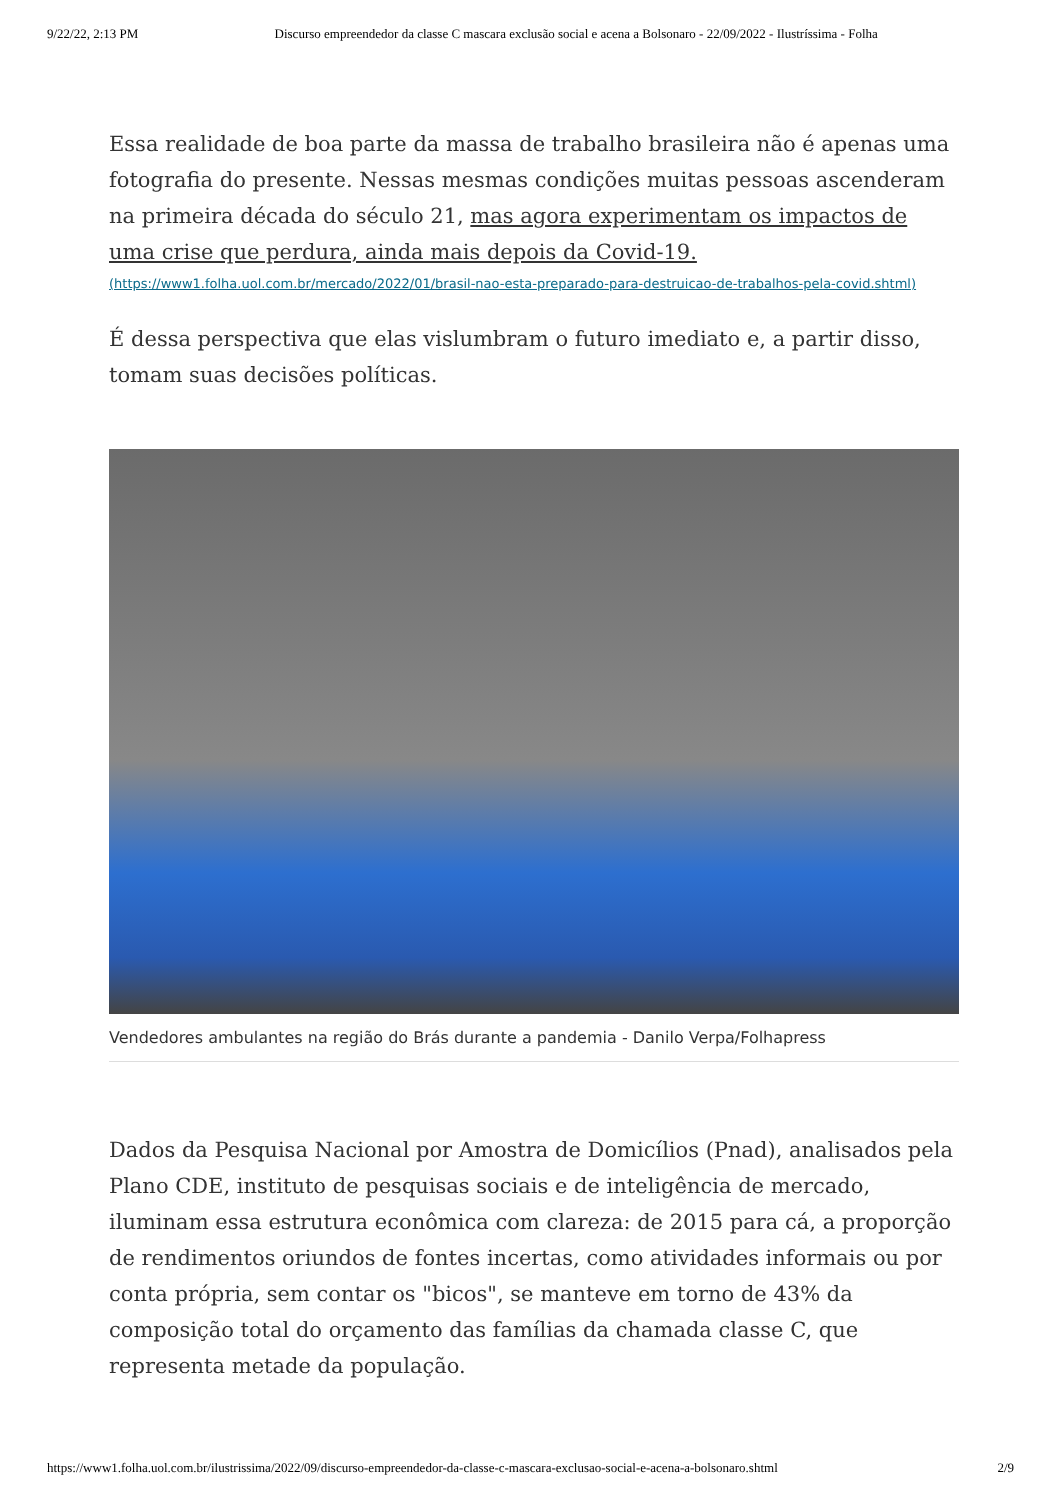9/22/22, 2:13 PM Discurso empreendedor da classe C mascara exclusão social e acena a Bolsonaro - 22/09/2022 - Ilustríssima - Folha
Essa realidade de boa parte da massa de trabalho brasileira não é apenas uma fotografia do presente. Nessas mesmas condições muitas pessoas ascenderam na primeira década do século 21, mas agora experimentam os impactos de uma crise que perdura, ainda mais depois da Covid-19.
(https://www1.folha.uol.com.br/mercado/2022/01/brasil-nao-esta-preparado-para-destruicao-de-trabalhos-pela-covid.shtml)
É dessa perspectiva que elas vislumbram o futuro imediato e, a partir disso, tomam suas decisões políticas.
Vendedores ambulantes na região do Brás durante a pandemia - Danilo Verpa/Folhapress
Dados da Pesquisa Nacional por Amostra de Domicílios (Pnad), analisados pela Plano CDE, instituto de pesquisas sociais e de inteligência de mercado, iluminam essa estrutura econômica com clareza: de 2015 para cá, a proporção de rendimentos oriundos de fontes incertas, como atividades informais ou por conta própria, sem contar os "bicos", se manteve em torno de 43% da composição total do orçamento das famílias da chamada classe C, que representa metade da população.
https://www1.folha.uol.com.br/ilustrissima/2022/09/discurso-empreendedor-da-classe-c-mascara-exclusao-social-e-acena-a-bolsonaro.shtml 2/9